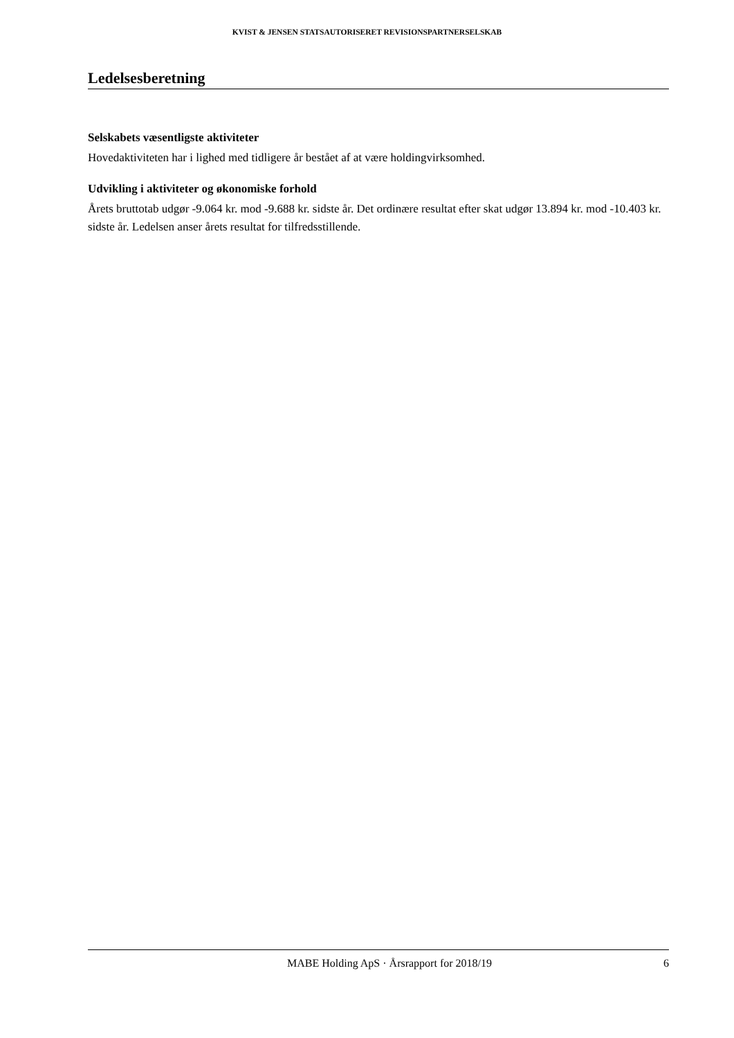KVIST & JENSEN STATSAUTORISERET REVISIONSPARTNERSELSKAB
Ledelsesberetning
Selskabets væsentligste aktiviteter
Hovedaktiviteten har i lighed med tidligere år bestået af at være holdingvirksomhed.
Udvikling i aktiviteter og økonomiske forhold
Årets bruttotab udgør -9.064 kr. mod -9.688 kr. sidste år. Det ordinære resultat efter skat udgør 13.894 kr. mod -10.403 kr. sidste år. Ledelsen anser årets resultat for tilfredsstillende.
MABE Holding ApS · Årsrapport for 2018/19 6